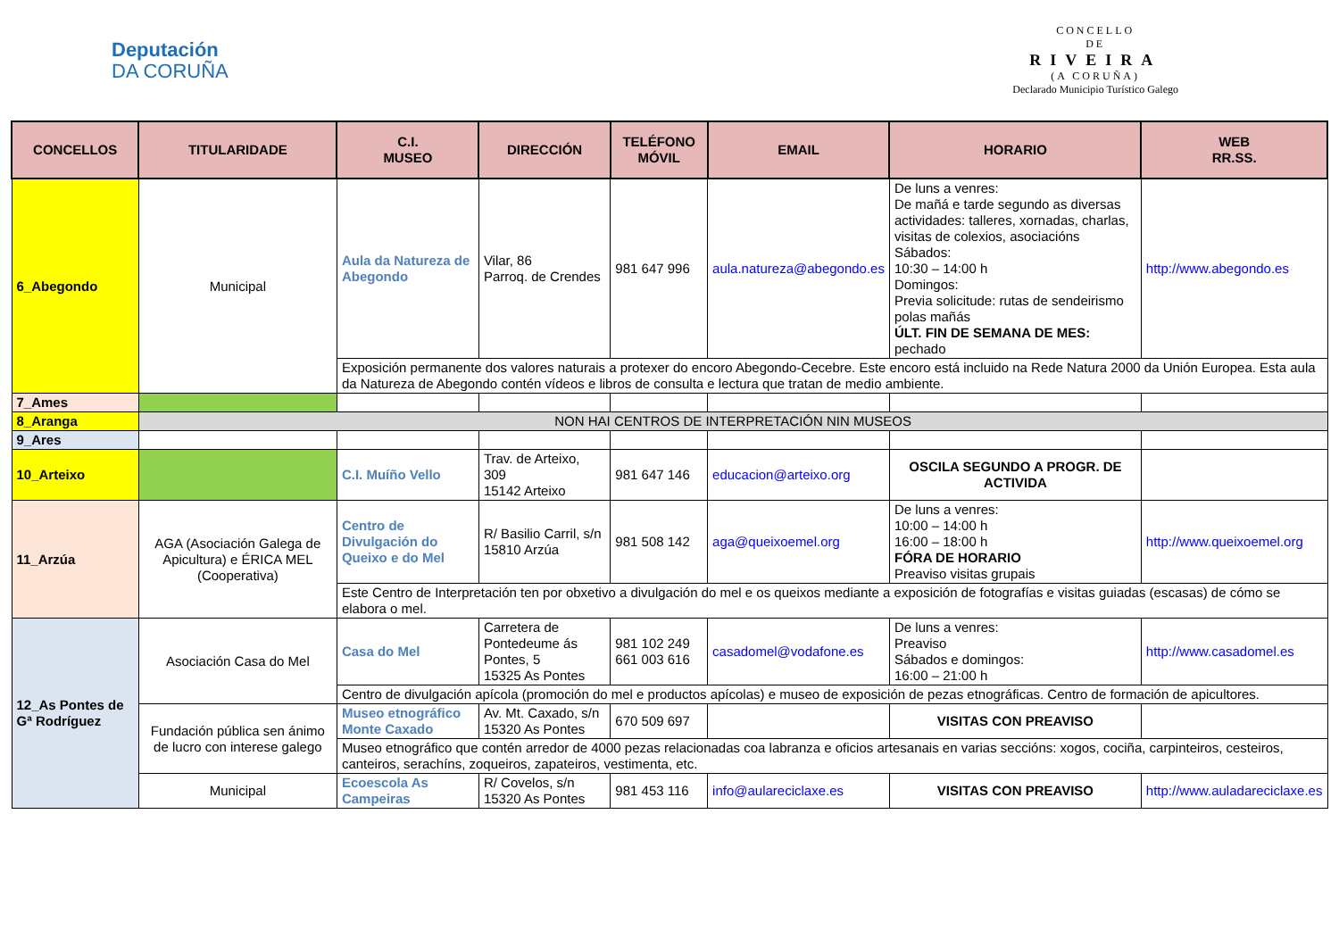Deputación
DA CORUÑA
CONCELLO
DE
RIVEIRA
(A CORUÑA)
Declarado Municipio Turístico Galego
| CONCELLOS | TITULARIDADE | C.I. MUSEO | DIRECCIÓN | TELÉFONO MÓVIL | EMAIL | HORARIO | WEB RR.SS. |
| --- | --- | --- | --- | --- | --- | --- | --- |
| 6_Abegondo | Municipal | Aula da Natureza de Abegondo | Vilar, 86 Parroq. de Crendes | 981 647 996 | aula.natureza@abegondo.es | De luns a venres: De mañá e tarde segundo as diversas actividades: talleres, xornadas, charlas, visitas de colexios, asociacións Sábados: 10:30 – 14:00 h Domingos: Previa solicitude: rutas de sendeirismo polas mañás ÚLT. FIN DE SEMANA DE MES: pechado | http://www.abegondo.es |
| | | Exposición permanente dos valores naturais a protexer do encoro Abegondo-Cecebre. Este encoro está incluido na Rede Natura 2000 da Unión Europea. Esta aula da Natureza de Abegondo contén vídeos e libros de consulta e lectura que tratan de medio ambiente. | | | | | |
| 7_Ames | | | | | | | |
| 8_Aranga | NON HAI CENTROS DE INTERPRETACIÓN NIN MUSEOS | | | | | | |
| 9_Ares | | | | | | | |
| 10_Arteixo | | C.I. Muíño Vello | Trav. de Arteixo, 309 15142 Arteixo | 981 647 146 | educacion@arteixo.org | OSCILA SEGUNDO A PROGR. DE ACTIVIDA | |
| 11_Arzúa | AGA (Asociación Galega de Apicultura) e ÉRICA MEL (Cooperativa) | Centro de Divulgación do Queixo e do Mel | R/ Basilio Carril, s/n 15810 Arzúa | 981 508 142 | aga@queixoemel.org | De luns a venres: 10:00 – 14:00 h 16:00 – 18:00 h FÓRA DE HORARIO Preaviso visitas grupais | http://www.queixoemel.org |
| | | Este Centro de Interpretación ten por obxetivo a divulgación do mel e os queixos mediante a exposición de fotografías e visitas guiadas (escasas) de cómo se elabora o mel. | | | | | |
| 12_As Pontes de Gª Rodríguez | Asociación Casa do Mel | Casa do Mel | Carretera de Pontedeume ás Pontes, 5 15325 As Pontes | 981 102 249 661 003 616 | casadomel@vodafone.es | De luns a venres: Preaviso Sábados e domingos: 16:00 – 21:00 h | http://www.casadomel.es |
| | | Centro de divulgación apícola (promoción do mel e productos apícolas) e museo de exposición de pezas etnográficas. Centro de formación de apicultores. | | | | | |
| | Fundación pública sen ánimo de lucro con interese galego | Museo etnográfico Monte Caxado | Av. Mt. Caxado, s/n 15320 As Pontes | 670 509 697 | | VISITAS CON PREAVISO | |
| | | Museo etnográfico que contén arredor de 4000 pezas relacionadas coa labranza e oficios artesanais en varias seccións: xogos, cociña, carpinteiros, cesteiros, canteiros, serachíns, zoqueiros, zapateiros, vestimenta, etc. | | | | | |
| | Municipal | Ecoescola As Campeiras | R/ Covelos, s/n 15320 As Pontes | 981 453 116 | info@aulareciclaxe.es | VISITAS CON PREAVISO | http://www.auladareciclaxe.es |